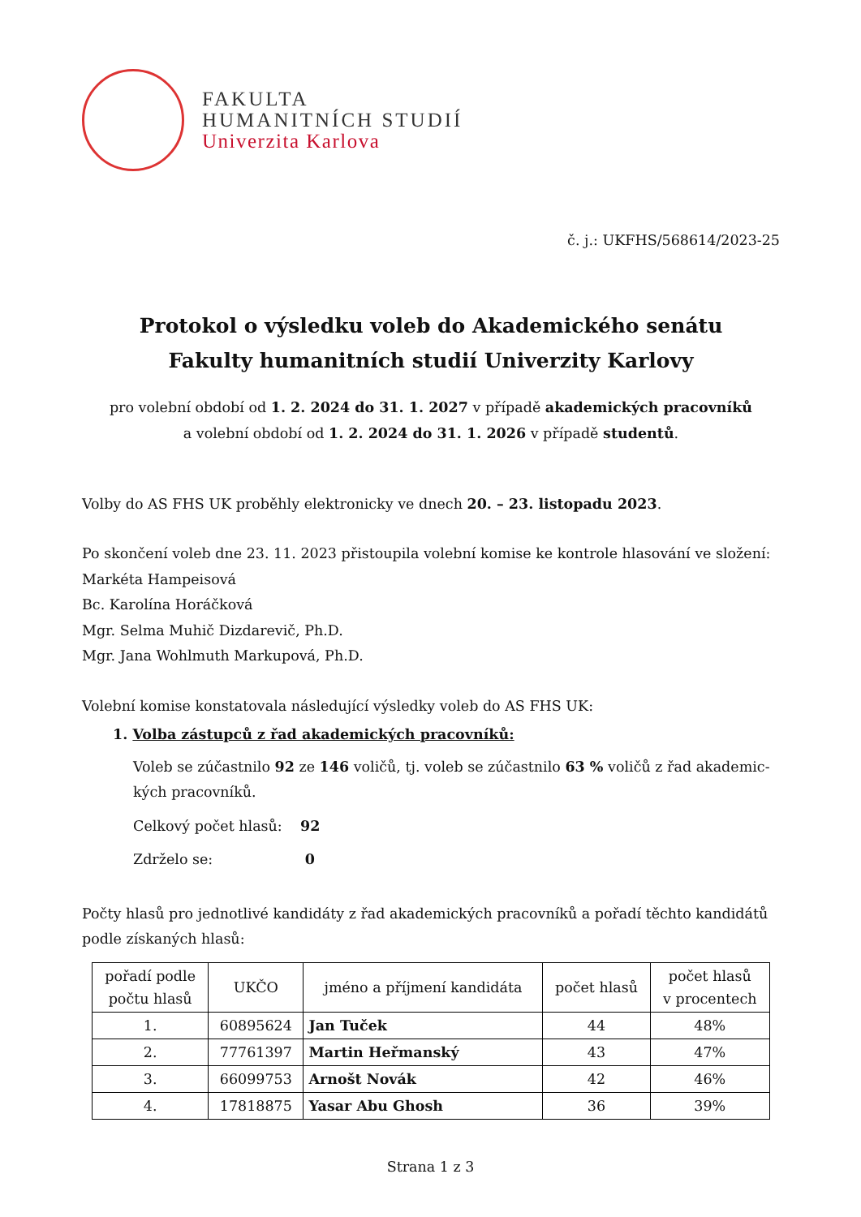FAKULTA
HUMANITNÍCH STUDIÍ
Univerzita Karlova
č. j.: UKFHS/568614/2023-25
Protokol o výsledku voleb do Akademického senátu
Fakulty humanitních studií Univerzity Karlovy
pro volební období od 1. 2. 2024 do 31. 1. 2027 v případě akademických pracovníků
a volební období od 1. 2. 2024 do 31. 1. 2026 v případě studentů.
Volby do AS FHS UK proběhly elektronicky ve dnech 20. – 23. listopadu 2023.
Po skončení voleb dne 23. 11. 2023 přistoupila volební komise ke kontrole hlasování ve složení:
Markéta Hampeisová
Bc. Karolína Horáčková
Mgr. Selma Muhič Dizdarevič, Ph.D.
Mgr. Jana Wohlmuth Markupová, Ph.D.
Volební komise konstatovala následující výsledky voleb do AS FHS UK:
1. Volba zástupců z řad akademických pracovníků:
Voleb se zúčastnilo 92 ze 146 voličů, tj. voleb se zúčastnilo 63 % voličů z řad akademic-
kých pracovníků.
Celkový počet hlasů: 92
Zdrželo se: 0
Počty hlasů pro jednotlivé kandidáty z řad akademických pracovníků a pořadí těchto kandidátů podle získaných hlasů:
| pořadí podle počtu hlasů | UKČO | jméno a příjmení kandidáta | počet hlasů | počet hlasů v procentech |
| --- | --- | --- | --- | --- |
| 1. | 60895624 | Jan Tuček | 44 | 48% |
| 2. | 77761397 | Martin Heřmanský | 43 | 47% |
| 3. | 66099753 | Arnošt Novák | 42 | 46% |
| 4. | 17818875 | Yasar Abu Ghosh | 36 | 39% |
Strana 1 z 3